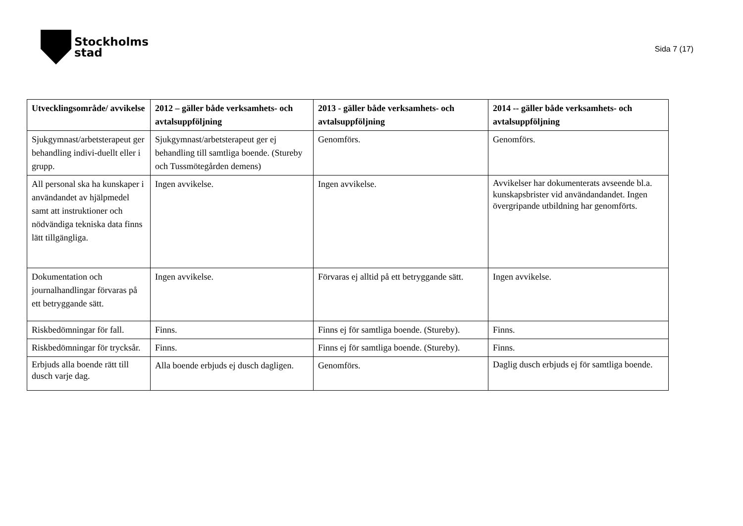Stockholms
stad
Sida 7 (17)
| Utvecklingsområde/ avvikelse | 2012 – gäller både verksamhets- och avtalsuppföljning | 2013 - gäller både verksamhets- och avtalsuppföljning | 2014 -- gäller både verksamhets- och avtalsuppföljning |
| --- | --- | --- | --- |
| Sjukgymnast/arbetsterapeut ger behandling indivi-duellt eller i grupp. | Sjukgymnast/arbetsterapeut ger ej behandling till samtliga boende. (Stureby och Tussmötegården demens) | Genomförs. | Genomförs. |
| All personal ska ha kunskaper i användandet av hjälpmedel samt att instruktioner och nödvändiga tekniska data finns lätt tillgängliga. | Ingen avvikelse. | Ingen avvikelse. | Avvikelser har dokumenterats avseende bl.a. kunskapsbrister vid användandandet. Ingen övergripande utbildning har genomförts. |
| Dokumentation och journalhandlingar förvaras på ett betryggande sätt. | Ingen avvikelse. | Förvaras ej alltid på ett betryggande sätt. | Ingen avvikelse. |
| Riskbedömningar för fall. | Finns. | Finns ej för samtliga boende. (Stureby). | Finns. |
| Riskbedömningar för trycksår. | Finns. | Finns ej för samtliga boende. (Stureby). | Finns. |
| Erbjuds alla boende rätt till dusch varje dag. | Alla boende erbjuds ej dusch dagligen. | Genomförs. | Daglig dusch erbjuds ej för samtliga boende. |